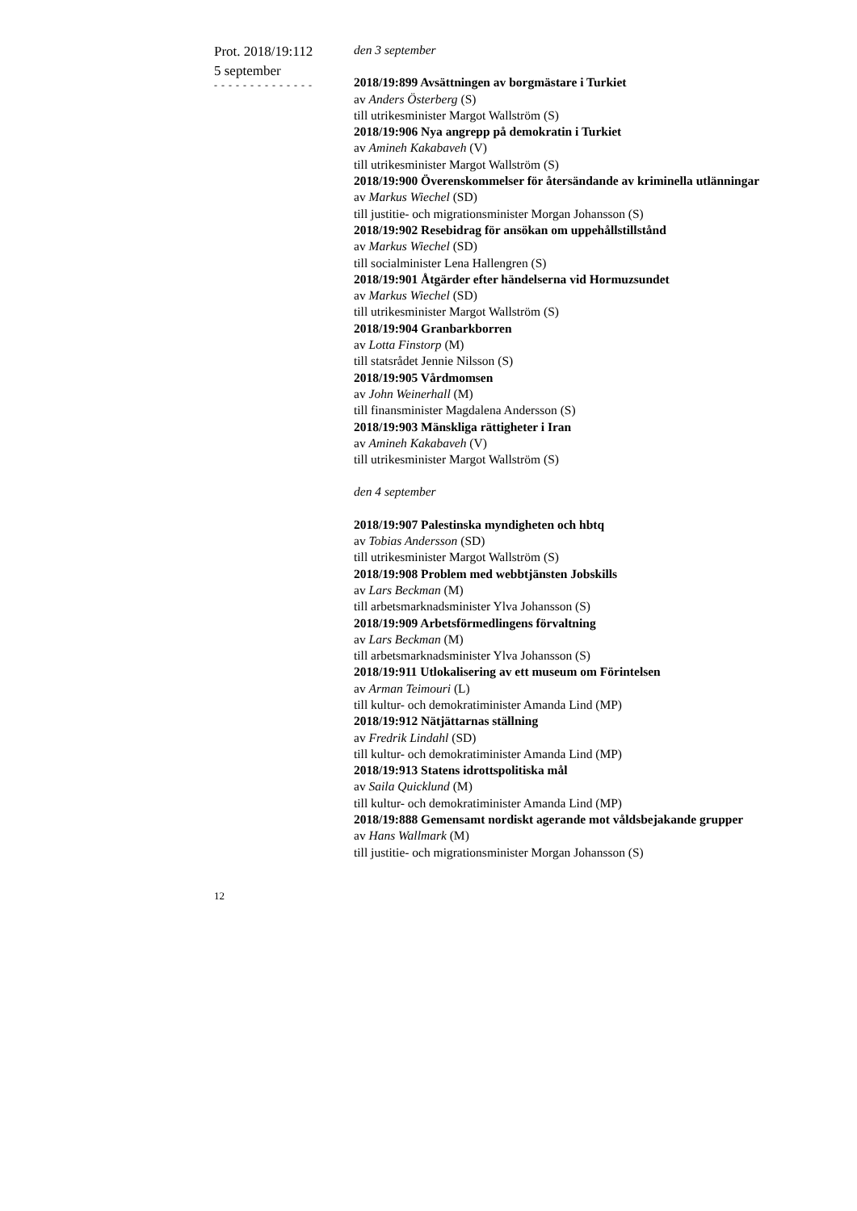Prot. 2018/19:112
5 september
- - - - - - - - - - - - - -
den 3 september
2018/19:899 Avsättningen av borgmästare i Turkiet
av Anders Österberg (S)
till utrikesminister Margot Wallström (S)
2018/19:906 Nya angrepp på demokratin i Turkiet
av Amineh Kakabaveh (V)
till utrikesminister Margot Wallström (S)
2018/19:900 Överenskommelser för återsändande av kriminella utlänningar
av Markus Wiechel (SD)
till justitie- och migrationsminister Morgan Johansson (S)
2018/19:902 Resebidrag för ansökan om uppehållstillstånd
av Markus Wiechel (SD)
till socialminister Lena Hallengren (S)
2018/19:901 Åtgärder efter händelserna vid Hormuzsundet
av Markus Wiechel (SD)
till utrikesminister Margot Wallström (S)
2018/19:904 Granbarkborren
av Lotta Finstorp (M)
till statsrådet Jennie Nilsson (S)
2018/19:905 Vårdmomsen
av John Weinerhall (M)
till finansminister Magdalena Andersson (S)
2018/19:903 Mänskliga rättigheter i Iran
av Amineh Kakabaveh (V)
till utrikesminister Margot Wallström (S)
den 4 september
2018/19:907 Palestinska myndigheten och hbtq
av Tobias Andersson (SD)
till utrikesminister Margot Wallström (S)
2018/19:908 Problem med webbtjänsten Jobskills
av Lars Beckman (M)
till arbetsmarknadsminister Ylva Johansson (S)
2018/19:909 Arbetsförmedlingens förvaltning
av Lars Beckman (M)
till arbetsmarknadsminister Ylva Johansson (S)
2018/19:911 Utlokalisering av ett museum om Förintelsen
av Arman Teimouri (L)
till kultur- och demokratiminister Amanda Lind (MP)
2018/19:912 Nätjättarnas ställning
av Fredrik Lindahl (SD)
till kultur- och demokratiminister Amanda Lind (MP)
2018/19:913 Statens idrottspolitiska mål
av Saila Quicklund (M)
till kultur- och demokratiminister Amanda Lind (MP)
2018/19:888 Gemensamt nordiskt agerande mot våldsbejakande grupper
av Hans Wallmark (M)
till justitie- och migrationsminister Morgan Johansson (S)
12